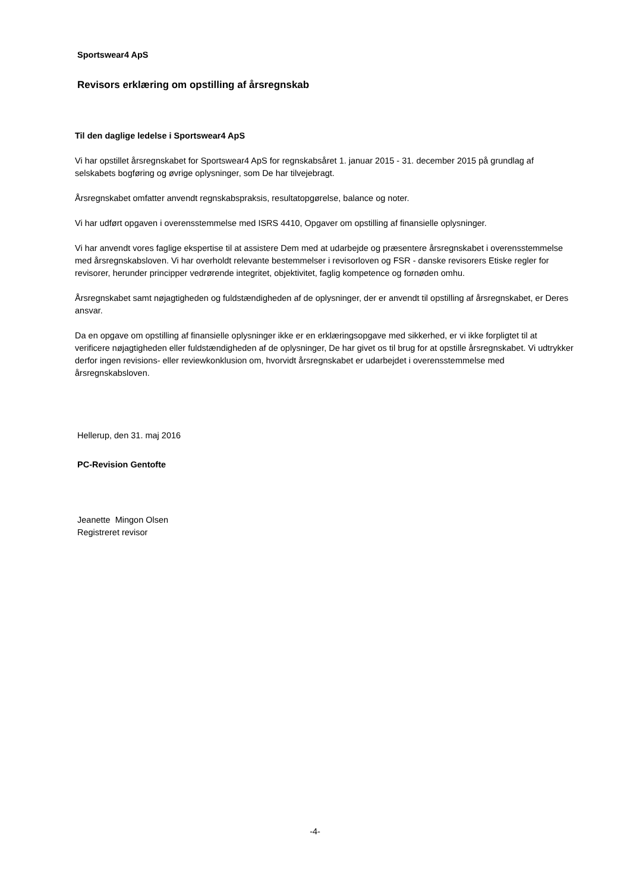Sportswear4 ApS
Revisors erklæring om opstilling af årsregnskab
Til den daglige ledelse i Sportswear4 ApS
Vi har opstillet årsregnskabet for Sportswear4 ApS for regnskabsåret 1. januar 2015 - 31. december 2015 på grundlag af selskabets bogføring og øvrige oplysninger, som De har tilvejebragt.
Årsregnskabet omfatter anvendt regnskabspraksis, resultatopgørelse, balance og noter.
Vi har udført opgaven i overensstemmelse med ISRS 4410, Opgaver om opstilling af finansielle oplysninger.
Vi har anvendt vores faglige ekspertise til at assistere Dem med at udarbejde og præsentere årsregnskabet i overensstemmelse med årsregnskabsloven. Vi har overholdt relevante bestemmelser i revisorloven og FSR - danske revisorers Etiske regler for revisorer, herunder principper vedrørende integritet, objektivitet, faglig kompetence og fornøden omhu.
Årsregnskabet samt nøjagtigheden og fuldstændigheden af de oplysninger, der er anvendt til opstilling af årsregnskabet, er Deres ansvar.
Da en opgave om opstilling af finansielle oplysninger ikke er en erklæringsopgave med sikkerhed, er vi ikke forpligtet til at verificere nøjagtigheden eller fuldstændigheden af de oplysninger, De har givet os til brug for at opstille årsregnskabet. Vi udtrykker derfor ingen revisions- eller reviewkonklusion om, hvorvidt årsregnskabet er udarbejdet i overensstemmelse med årsregnskabsloven.
Hellerup, den 31. maj 2016
PC-Revision Gentofte
Jeanette Mingon Olsen
Registreret revisor
-4-